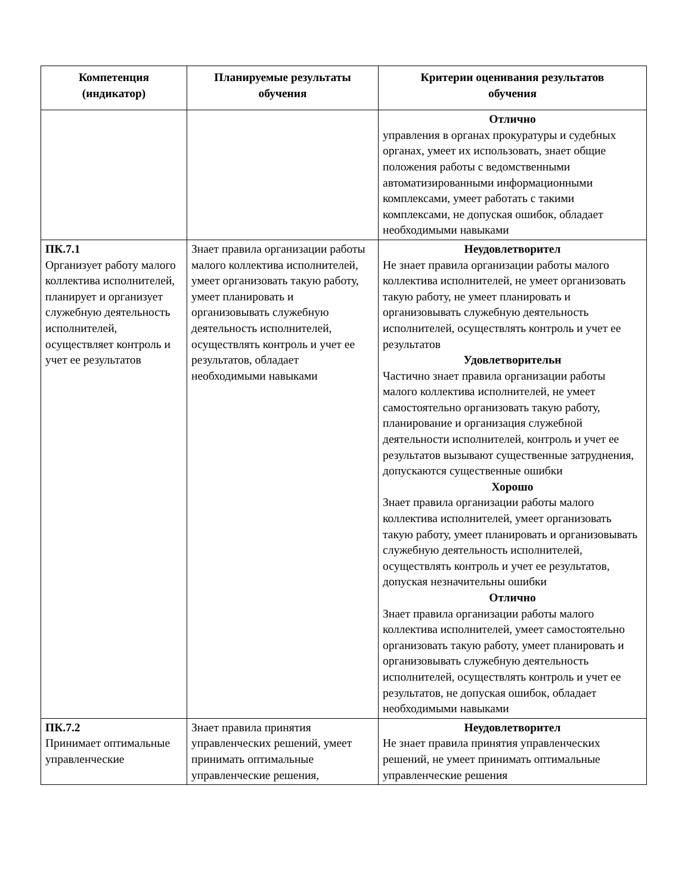| Компетенция (индикатор) | Планируемые результаты обучения | Критерии оценивания результатов обучения |
| --- | --- | --- |
| | | Отлично управления в органах прокуратуры и судебных органах, умеет их использовать, знает общие положения работы с ведомственными автоматизированными информационными комплексами, умеет работать с такими комплексами, не допуская ошибок, обладает необходимыми навыками |
| ПК.7.1 Организует работу малого коллектива исполнителей, планирует и организует служебную деятельность исполнителей, осуществляет контроль и учет ее результатов | Знает правила организации работы малого коллектива исполнителей, умеет организовать такую работу, умеет планировать и организовывать служебную деятельность исполнителей, осуществлять контроль и учет ее результатов, обладает необходимыми навыками | Неудовлетворител Не знает правила организации работы малого коллектива исполнителей, не умеет организовать такую работу, не умеет планировать и организовывать служебную деятельность исполнителей, осуществлять контроль и учет ее результатов Удовлетворительн Частично знает правила организации работы малого коллектива исполнителей, не умеет самостоятельно организовать такую работу, планирование и организация служебной деятельности исполнителей, контроль и учет ее результатов вызывают существенные затруднения, допускаются существенные ошибки Хорошо Знает правила организации работы малого коллектива исполнителей, умеет организовать такую работу, умеет планировать и организовывать служебную деятельность исполнителей, осуществлять контроль и учет ее результатов, допуская незначительны ошибки Отлично Знает правила организации работы малого коллектива исполнителей, умеет самостоятельно организовать такую работу, умеет планировать и организовывать служебную деятельность исполнителей, осуществлять контроль и учет ее результатов, не допуская ошибок, обладает необходимыми навыками |
| ПК.7.2 Принимает оптимальные управленческие | Знает правила принятия управленческих решений, умеет принимать оптимальные управленческие решения, | Неудовлетворител Не знает правила принятия управленческих решений, не умеет принимать оптимальные управленческие решения |